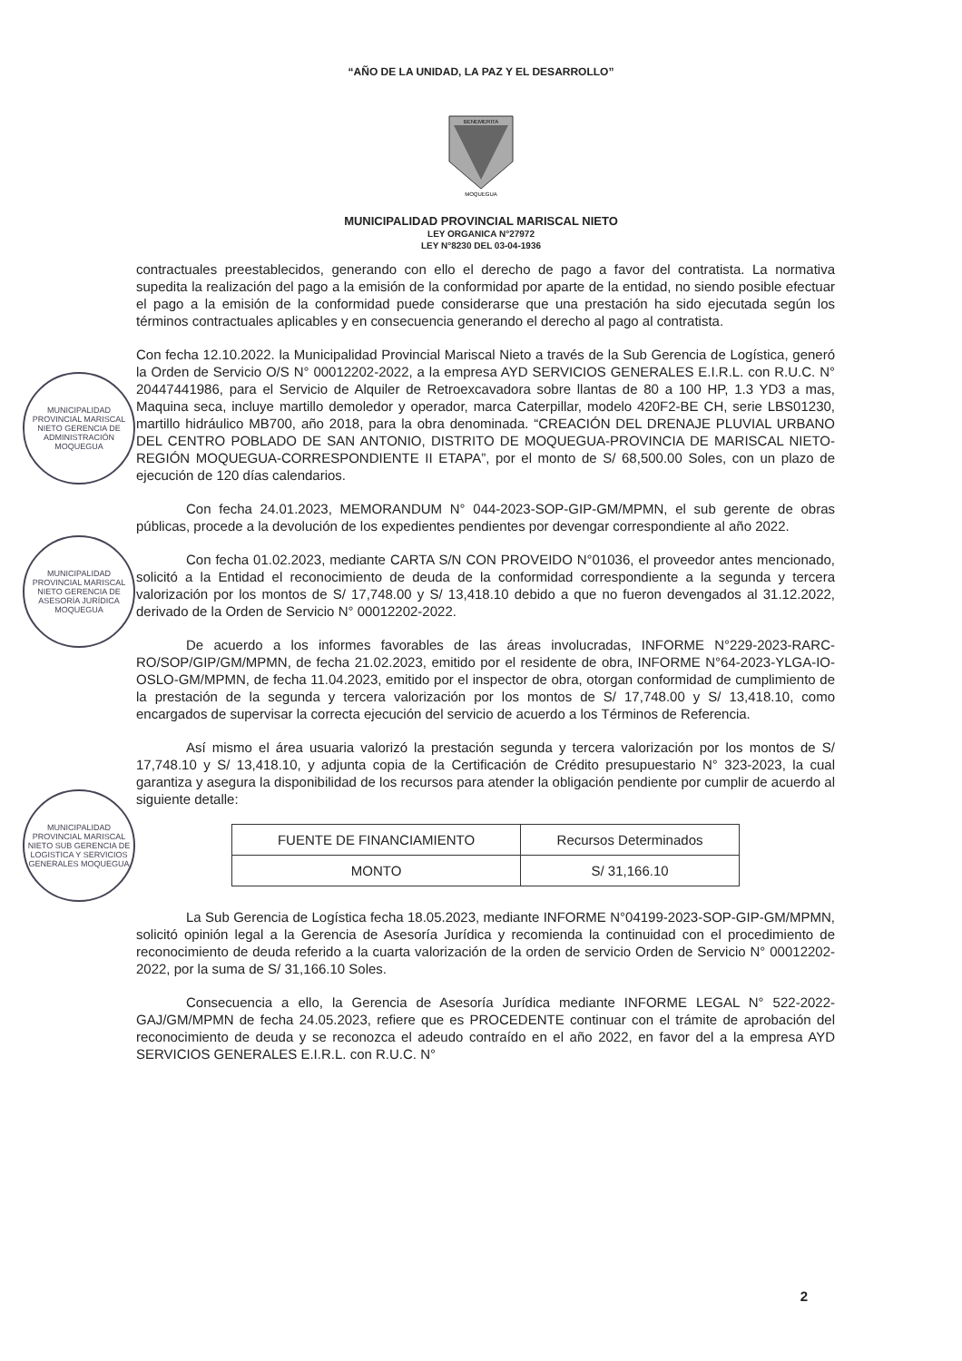“AÑO DE LA UNIDAD, LA PAZ Y EL DESARROLLO”
BENEMERITA
MOQUEGUA
MUNICIPALIDAD PROVINCIAL MARISCAL NIETO
LEY ORGANICA N°27972
LEY N°8230 DEL 03-04-1936
contractuales preestablecidos, generando con ello el derecho de pago a favor del contratista. La normativa supedita la realización del pago a la emisión de la conformidad por aparte de la entidad, no siendo posible efectuar el pago a la emisión de la conformidad puede considerarse que una prestación ha sido ejecutada según los términos contractuales aplicables y en consecuencia generando el derecho al pago al contratista.
Con fecha 12.10.2022. la Municipalidad Provincial Mariscal Nieto a través de la Sub Gerencia de Logística, generó la Orden de Servicio O/S N° 00012202-2022, a la empresa AYD SERVICIOS GENERALES E.I.R.L. con R.U.C. N° 20447441986, para el Servicio de Alquiler de Retroexcavadora sobre llantas de 80 a 100 HP, 1.3 YD3 a mas, Maquina seca, incluye martillo demoledor y operador, marca Caterpillar, modelo 420F2-BE CH, serie LBS01230, martillo hidráulico MB700, año 2018, para la obra denominada. “CREACIÓN DEL DRENAJE PLUVIAL URBANO DEL CENTRO POBLADO DE SAN ANTONIO, DISTRITO DE MOQUEGUA-PROVINCIA DE MARISCAL NIETO- REGIÓN MOQUEGUA-CORRESPONDIENTE II ETAPA”, por el monto de S/ 68,500.00 Soles, con un plazo de ejecución de 120 días calendarios.
Con fecha 24.01.2023, MEMORANDUM N° 044-2023-SOP-GIP-GM/MPMN, el sub gerente de obras públicas, procede a la devolución de los expedientes pendientes por devengar correspondiente al año 2022.
Con fecha 01.02.2023, mediante CARTA S/N CON PROVEIDO N°01036, el proveedor antes mencionado, solicitó a la Entidad el reconocimiento de deuda de la conformidad correspondiente a la segunda y tercera valorización por los montos de S/ 17,748.00 y S/ 13,418.10 debido a que no fueron devengados al 31.12.2022, derivado de la Orden de Servicio N° 00012202-2022.
De acuerdo a los informes favorables de las áreas involucradas, INFORME N°229-2023-RARC-RO/SOP/GIP/GM/MPMN, de fecha 21.02.2023, emitido por el residente de obra, INFORME N°64-2023-YLGA-IO-OSLO-GM/MPMN, de fecha 11.04.2023, emitido por el inspector de obra, otorgan conformidad de cumplimiento de la prestación de la segunda y tercera valorización por los montos de S/ 17,748.00 y S/ 13,418.10, como encargados de supervisar la correcta ejecución del servicio de acuerdo a los Términos de Referencia.
Así mismo el área usuaria valorizó la prestación segunda y tercera valorización por los montos de S/ 17,748.10 y S/ 13,418.10, y adjunta copia de la Certificación de Crédito presupuestario N° 323-2023, la cual garantiza y asegura la disponibilidad de los recursos para atender la obligación pendiente por cumplir de acuerdo al siguiente detalle:
| FUENTE DE FINANCIAMIENTO | Recursos Determinados |
| MONTO | S/ 31,166.10 |
La Sub Gerencia de Logística fecha 18.05.2023, mediante INFORME N°04199-2023-SOP-GIP-GM/MPMN, solicitó opinión legal a la Gerencia de Asesoría Jurídica y recomienda la continuidad con el procedimiento de reconocimiento de deuda referido a la cuarta valorización de la orden de servicio Orden de Servicio N° 00012202-2022, por la suma de S/ 31,166.10 Soles.
Consecuencia a ello, la Gerencia de Asesoría Jurídica mediante INFORME LEGAL N° 522-2022-GAJ/GM/MPMN de fecha 24.05.2023, refiere que es PROCEDENTE continuar con el trámite de aprobación del reconocimiento de deuda y se reconozca el adeudo contraído en el año 2022, en favor del a la empresa AYD SERVICIOS GENERALES E.I.R.L. con R.U.C. N°
MUNICIPALIDAD PROVINCIAL MARISCAL NIETO GERENCIA DE ADMINISTRACIÓN MOQUEGUA
MUNICIPALIDAD PROVINCIAL MARISCAL NIETO GERENCIA DE ASESORÍA JURÍDICA MOQUEGUA
MUNICIPALIDAD PROVINCIAL MARISCAL NIETO SUB GERENCIA DE LOGISTICA Y SERVICIOS GENERALES MOQUEGUA
2